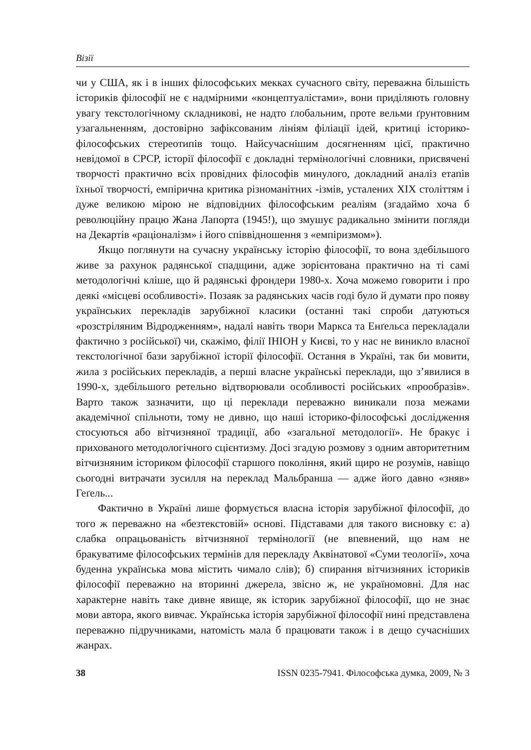Візії
чи у США, як і в інших філософських мекках сучасного світу, переважна більшість істориків філософії не є надмірними «концептуалістами», вони приділяють головну увагу текстологічному складникові, не надто ґлобальним, проте вельми ґрунтовним узагальненням, достовірно зафіксованим лініям філіації ідей, критиці історико-філософських стереотипів тощо. Найсучаснішим досягненням цієї, практично невідомої в СРСР, історії філософії є докладні термінологічні словники, присвячені творчості практично всіх провідних філософів минулого, докладний аналіз етапів їхньої творчості, емпірична критика різноманітних -ізмів, усталених XIX століттям і дуже великою мірою не відповідних філософським реаліям (згадаймо хоча б революційну працю Жана Лапорта (1945!), що змушує радикально змінити погляди на Декартів «раціоналізм» і його співвідношення з «емпіризмом»).
Якщо поглянути на сучасну українську історію філософії, то вона здебільшого живе за рахунок радянської спадщини, адже зорієнтована практично на ті самі методологічні кліше, що й радянські фрондери 1980-х. Хоча можемо говорити і про деякі «місцеві особливості». Позаяк за радянських часів годі було й думати про появу українських перекладів зарубіжної класики (останні такі спроби датуються «розстріляним Відродженням», надалі навіть твори Маркса та Енґельса перекладали фактично з російської) чи, скажімо, філії ІНІОН у Києві, то у нас не виникло власної текстологічної бази зарубіжної історії філософії. Остання в Україні, так би мовити, жила з російських перекладів, а перші власне українські переклади, що з’явилися в 1990-х, здебільшого ретельно відтворювали особливості російських «прообразів». Варто також зазначити, що ці переклади переважно виникали поза межами академічної спільноти, тому не дивно, що наші історико-філософські дослідження стосуються або вітчизняної традиції, або «загальної методології». Не бракує і прихованого методологічного сцієнтизму. Досі згадую розмову з одним авторитетним вітчизняним істориком філософії старшого покоління, який щиро не розумів, навіщо сьогодні витрачати зусилля на переклад Мальбранша — адже його давно «зняв» Геґель...
Фактично в Україні лише формується власна історія зарубіжної філософії, до того ж переважно на «безтекстовій» основі. Підставами для такого висновку є: а) слабка опрацьованість вітчизняної термінології (не впевнений, що нам не бракуватиме філософських термінів для перекладу Аквінатової «Суми теології», хоча буденна українська мова містить чимало слів); б) спирання вітчизняних істориків філософії переважно на вторинні джерела, звісно ж, не україномовні. Для нас характерне навіть таке дивне явище, як історик зарубіжної філософії, що не знає мови автора, якого вивчає. Українська історія зарубіжної філософії нині представлена переважно підручниками, натомість мала б працювати також і в дещо сучасніших жанрах.
38 ISSN 0235-7941. Філософська думка, 2009, № 3